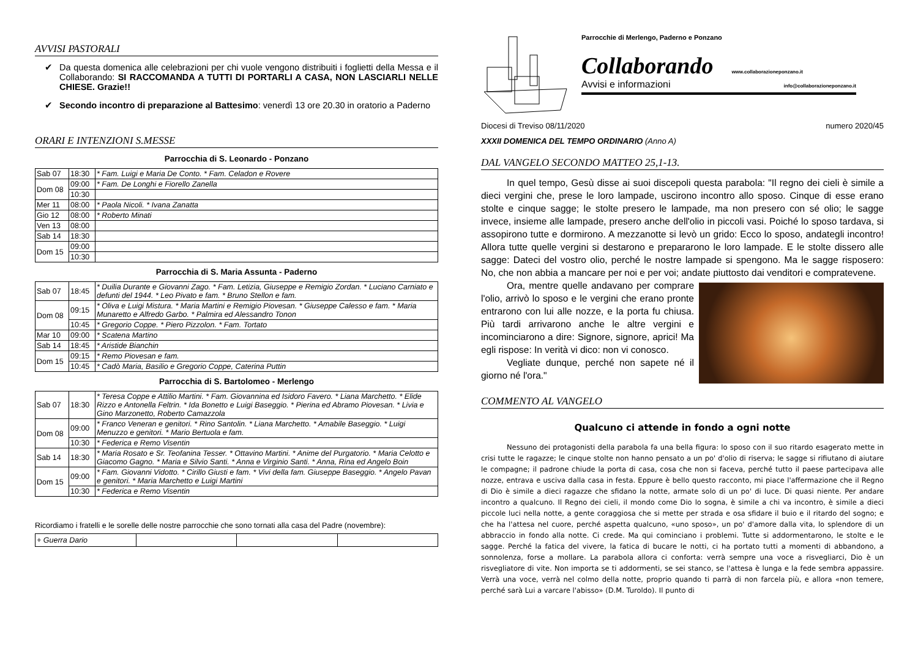AVVISI PASTORALI
✔ Da questa domenica alle celebrazioni per chi vuole vengono distribuiti i foglietti della Messa e il Collaborando: SI RACCOMANDA A TUTTI DI PORTARLI A CASA, NON LASCIARLI NELLE CHIESE. Grazie!!
✔ Secondo incontro di preparazione al Battesimo: venerdì 13 ore 20.30 in oratorio a Paderno
ORARI E INTENZIONI S.MESSE
Parrocchia di S. Leonardo - Ponzano
| Sab 07 | 18:30 | * Fam. Luigi e Maria De Conto. * Fam. Celadon e Rovere |
| Dom 08 | 09:00 | * Fam. De Longhi e Fiorello Zanella |
| | 10:30 | |
| Mer 11 | 08:00 | * Paola Nicoli. * Ivana Zanatta |
| Gio 12 | 08:00 | * Roberto Minati |
| Ven 13 | 08:00 | |
| Sab 14 | 18:30 | |
| Dom 15 | 09:00 | |
| | 10:30 | |
Parrocchia di S. Maria Assunta - Paderno
| Sab 07 | 18:45 | * Duilia Durante e Giovanni Zago. * Fam. Letizia, Giuseppe e Remigio Zordan. * Luciano Carniato e defunti del 1944. * Leo Pivato e fam. * Bruno Stellon e fam. |
| Dom 08 | 09:15 | * Oliva e Luigi Mistura. * Maria Martini e Remigio Piovesan. * Giuseppe Calesso e fam. * Maria Munaretto e Alfredo Garbo. * Palmira ed Alessandro Tonon |
| | 10:45 | * Gregorio Coppe. * Piero Pizzolon. * Fam. Tortato |
| Mar 10 | 09:00 | * Scatena Martino |
| Sab 14 | 18:45 | * Aristide Bianchin |
| Dom 15 | 09:15 | * Remo Piovesan e fam. |
| | 10:45 | * Cadò Maria, Basilio e Gregorio Coppe, Caterina Puttin |
Parrocchia di S. Bartolomeo - Merlengo
| Sab 07 | 18:30 | * Teresa Coppe e Attilio Martini. * Fam. Giovannina ed Isidoro Favero. * Liana Marchetto. * Elide Rizzo e Antonella Feltrin. * Ida Bonetto e Luigi Baseggio. * Pierina ed Abramo Piovesan. * Livia e Gino Marzonetto, Roberto Camazzola |
| Dom 08 | 09:00 | * Franco Veneran e genitori. * Rino Santolin. * Liana Marchetto. * Amabile Baseggio. * Luigi Menuzzo e genitori. * Mario Bertuola e fam. |
| | 10:30 | * Federica e Remo Visentin |
| Sab 14 | 18:30 | * Maria Rosato e Sr. Teofanina Tesser. * Ottavino Martini. * Anime del Purgatorio. * Maria Celotto e Giacomo Gagno. * Maria e Silvio Santi. * Anna e Virginio Santi. * Anna, Rina ed Angelo Boin |
| Dom 15 | 09:00 | * Fam. Giovanni Vidotto. * Cirillo Giusti e fam. * Vivi della fam. Giuseppe Baseggio. * Angelo Pavan e genitori. * Maria Marchetto e Luigi Martini |
| | 10:30 | * Federica e Remo Visentin |
Ricordiamo i fratelli e le sorelle delle nostre parrocchie che sono tornati alla casa del Padre (novembre):
| + Guerra Dario | | | |
Parrocchie di Merlengo, Paderno e Ponzano
Collaborando www.collaborazioneponzano.it
Avvisi e informazioni info@collaborazioneponzano.it
Diocesi di Treviso 08/11/2020 numero 2020/45
XXXII DOMENICA DEL TEMPO ORDINARIO (Anno A)
DAL VANGELO SECONDO MATTEO 25,1-13.
In quel tempo, Gesù disse ai suoi discepoli questa parabola: "Il regno dei cieli è simile a dieci vergini che, prese le loro lampade, uscirono incontro allo sposo. Cinque di esse erano stolte e cinque sagge; le stolte presero le lampade, ma non presero con sé olio; le sagge invece, insieme alle lampade, presero anche dell'olio in piccoli vasi. Poiché lo sposo tardava, si assopirono tutte e dormirono. A mezzanotte si levò un grido: Ecco lo sposo, andategli incontro! Allora tutte quelle vergini si destarono e prepararono le loro lampade. E le stolte dissero alle sagge: Dateci del vostro olio, perché le nostre lampade si spengono. Ma le sagge risposero: No, che non abbia a mancare per noi e per voi; andate piuttosto dai venditori e compratevene.
Ora, mentre quelle andavano per comprare l'olio, arrivò lo sposo e le vergini che erano pronte entrarono con lui alle nozze, e la porta fu chiusa. Più tardi arrivarono anche le altre vergini e incominciarono a dire: Signore, signore, aprici! Ma egli rispose: In verità vi dico: non vi conosco.
Vegliate dunque, perché non sapete né il giorno né l'ora."
COMMENTO AL VANGELO
Qualcuno ci attende in fondo a ogni notte
Nessuno dei protagonisti della parabola fa una bella figura: lo sposo con il suo ritardo esagerato mette in crisi tutte le ragazze; le cinque stolte non hanno pensato a un po' d'olio di riserva; le sagge si rifiutano di aiutare le compagne; il padrone chiude la porta di casa, cosa che non si faceva, perché tutto il paese partecipava alle nozze, entrava e usciva dalla casa in festa. Eppure è bello questo racconto, mi piace l'affermazione che il Regno di Dio è simile a dieci ragazze che sfidano la notte, armate solo di un po' di luce. Di quasi niente. Per andare incontro a qualcuno. Il Regno dei cieli, il mondo come Dio lo sogna, è simile a chi va incontro, è simile a dieci piccole luci nella notte, a gente coraggiosa che si mette per strada e osa sfidare il buio e il ritardo del sogno; e che ha l'attesa nel cuore, perché aspetta qualcuno, «uno sposo», un po' d'amore dalla vita, lo splendore di un abbraccio in fondo alla notte. Ci crede. Ma qui cominciano i problemi. Tutte si addormentarono, le stolte e le sagge. Perché la fatica del vivere, la fatica di bucare le notti, ci ha portato tutti a momenti di abbandono, a sonnolenza, forse a mollare. La parabola allora ci conforta: verrà sempre una voce a risvegliarci, Dio è un risvegliatore di vite. Non importa se ti addormenti, se sei stanco, se l'attesa è lunga e la fede sembra appassire. Verrà una voce, verrà nel colmo della notte, proprio quando ti parrà di non farcela più, e allora «non temere, perché sarà Lui a varcare l'abisso» (D.M. Turoldo). Il punto di